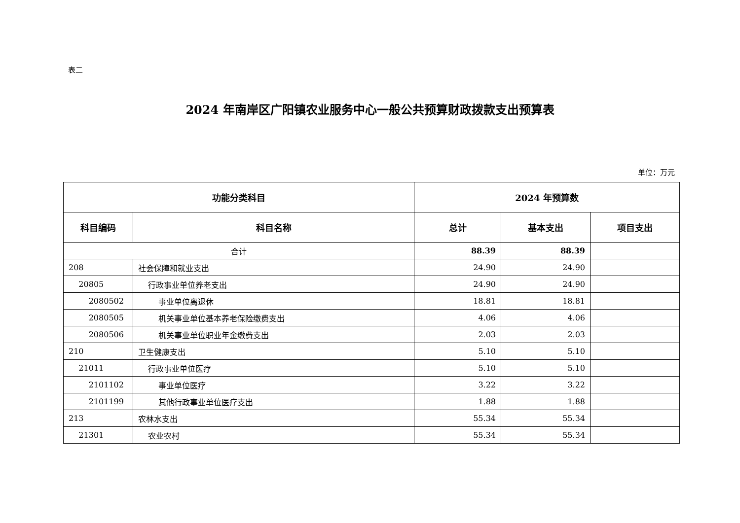表二
2024 年南岸区广阳镇农业服务中心一般公共预算财政拨款支出预算表
单位：万元
| 功能分类科目 | | 2024 年预算数 | | |
| --- | --- | --- | --- | --- |
| 科目编码 | 科目名称 | 总计 | 基本支出 | 项目支出 |
| 合计 | | 88.39 | 88.39 | |
| 208 | 社会保障和就业支出 | 24.90 | 24.90 | |
| 20805 | 行政事业单位养老支出 | 24.90 | 24.90 | |
| 2080502 | 事业单位离退休 | 18.81 | 18.81 | |
| 2080505 | 机关事业单位基本养老保险缴费支出 | 4.06 | 4.06 | |
| 2080506 | 机关事业单位职业年金缴费支出 | 2.03 | 2.03 | |
| 210 | 卫生健康支出 | 5.10 | 5.10 | |
| 21011 | 行政事业单位医疗 | 5.10 | 5.10 | |
| 2101102 | 事业单位医疗 | 3.22 | 3.22 | |
| 2101199 | 其他行政事业单位医疗支出 | 1.88 | 1.88 | |
| 213 | 农林水支出 | 55.34 | 55.34 | |
| 21301 | 农业农村 | 55.34 | 55.34 | |